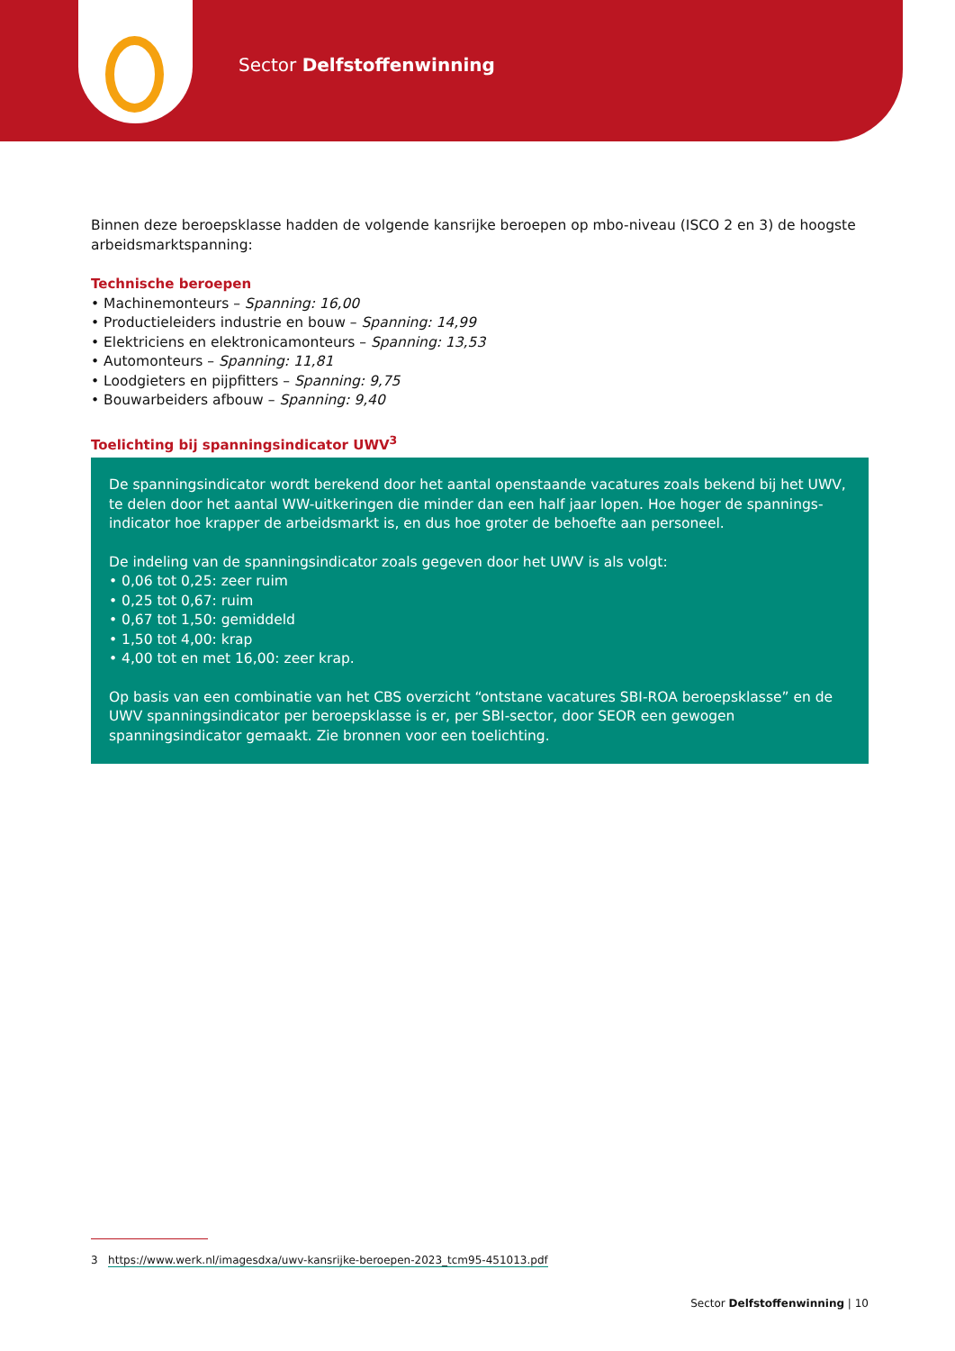Sector Delfstoffenwinning
Binnen deze beroepsklasse hadden de volgende kansrijke beroepen op mbo-niveau (ISCO 2 en 3) de hoogste arbeidsmarktspanning:
Technische beroepen
• Machinemonteurs – Spanning: 16,00
• Productieleiders industrie en bouw – Spanning: 14,99
• Elektriciens en elektronicamonteurs – Spanning: 13,53
• Automonteurs – Spanning: 11,81
• Loodgieters en pijpfitters – Spanning: 9,75
• Bouwarbeiders afbouw – Spanning: 9,40
Toelichting bij spanningsindicator UWV<sup>3</sup>
De spanningsindicator wordt berekend door het aantal openstaande vacatures zoals bekend bij het UWV, te delen door het aantal WW-uitkeringen die minder dan een half jaar lopen. Hoe hoger de spannings-indicator hoe krapper de arbeidsmarkt is, en dus hoe groter de behoefte aan personeel.
De indeling van de spanningsindicator zoals gegeven door het UWV is als volgt:
• 0,06 tot 0,25: zeer ruim
• 0,25 tot 0,67: ruim
• 0,67 tot 1,50: gemiddeld
• 1,50 tot 4,00: krap
• 4,00 tot en met 16,00: zeer krap.
Op basis van een combinatie van het CBS overzicht “ontstane vacatures SBI-ROA beroepsklasse” en de UWV spanningsindicator per beroepsklasse is er, per SBI-sector, door SEOR een gewogen spanningsindicator gemaakt. Zie bronnen voor een toelichting.
3 https://www.werk.nl/imagesdxa/uwv-kansrijke-beroepen-2023_tcm95-451013.pdf
Sector Delfstoffenwinning | 10